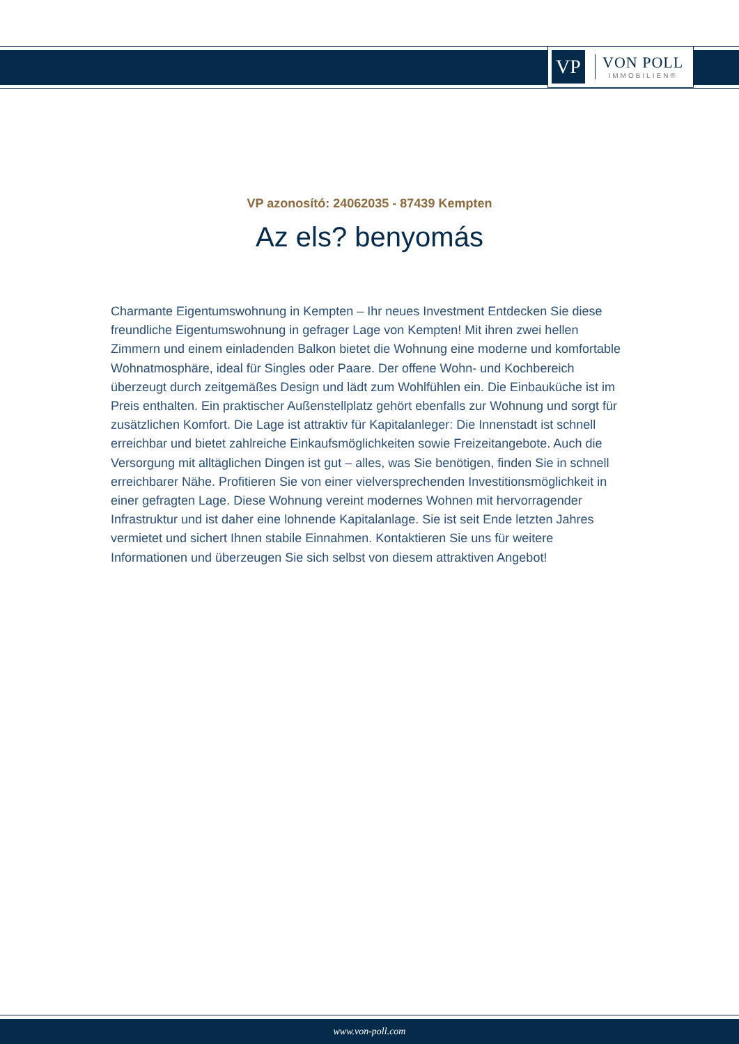VP
VON POLL
IMMOBILIEN®
VP azonosító: 24062035 - 87439 Kempten
Az els? benyomás
Charmante Eigentumswohnung in Kempten – Ihr neues Investment Entdecken Sie diese freundliche Eigentumswohnung in gefrager Lage von Kempten! Mit ihren zwei hellen Zimmern und einem einladenden Balkon bietet die Wohnung eine moderne und komfortable Wohnatmosphäre, ideal für Singles oder Paare. Der offene Wohn- und Kochbereich überzeugt durch zeitgemäßes Design und lädt zum Wohlfühlen ein. Die Einbauküche ist im Preis enthalten. Ein praktischer Außenstellplatz gehört ebenfalls zur Wohnung und sorgt für zusätzlichen Komfort. Die Lage ist attraktiv für Kapitalanleger: Die Innenstadt ist schnell erreichbar und bietet zahlreiche Einkaufsmöglichkeiten sowie Freizeitangebote. Auch die Versorgung mit alltäglichen Dingen ist gut – alles, was Sie benötigen, finden Sie in schnell erreichbarer Nähe. Profitieren Sie von einer vielversprechenden Investitionsmöglichkeit in einer gefragten Lage. Diese Wohnung vereint modernes Wohnen mit hervorragender Infrastruktur und ist daher eine lohnende Kapitalanlage. Sie ist seit Ende letzten Jahres vermietet und sichert Ihnen stabile Einnahmen. Kontaktieren Sie uns für weitere Informationen und überzeugen Sie sich selbst von diesem attraktiven Angebot!
www.von-poll.com